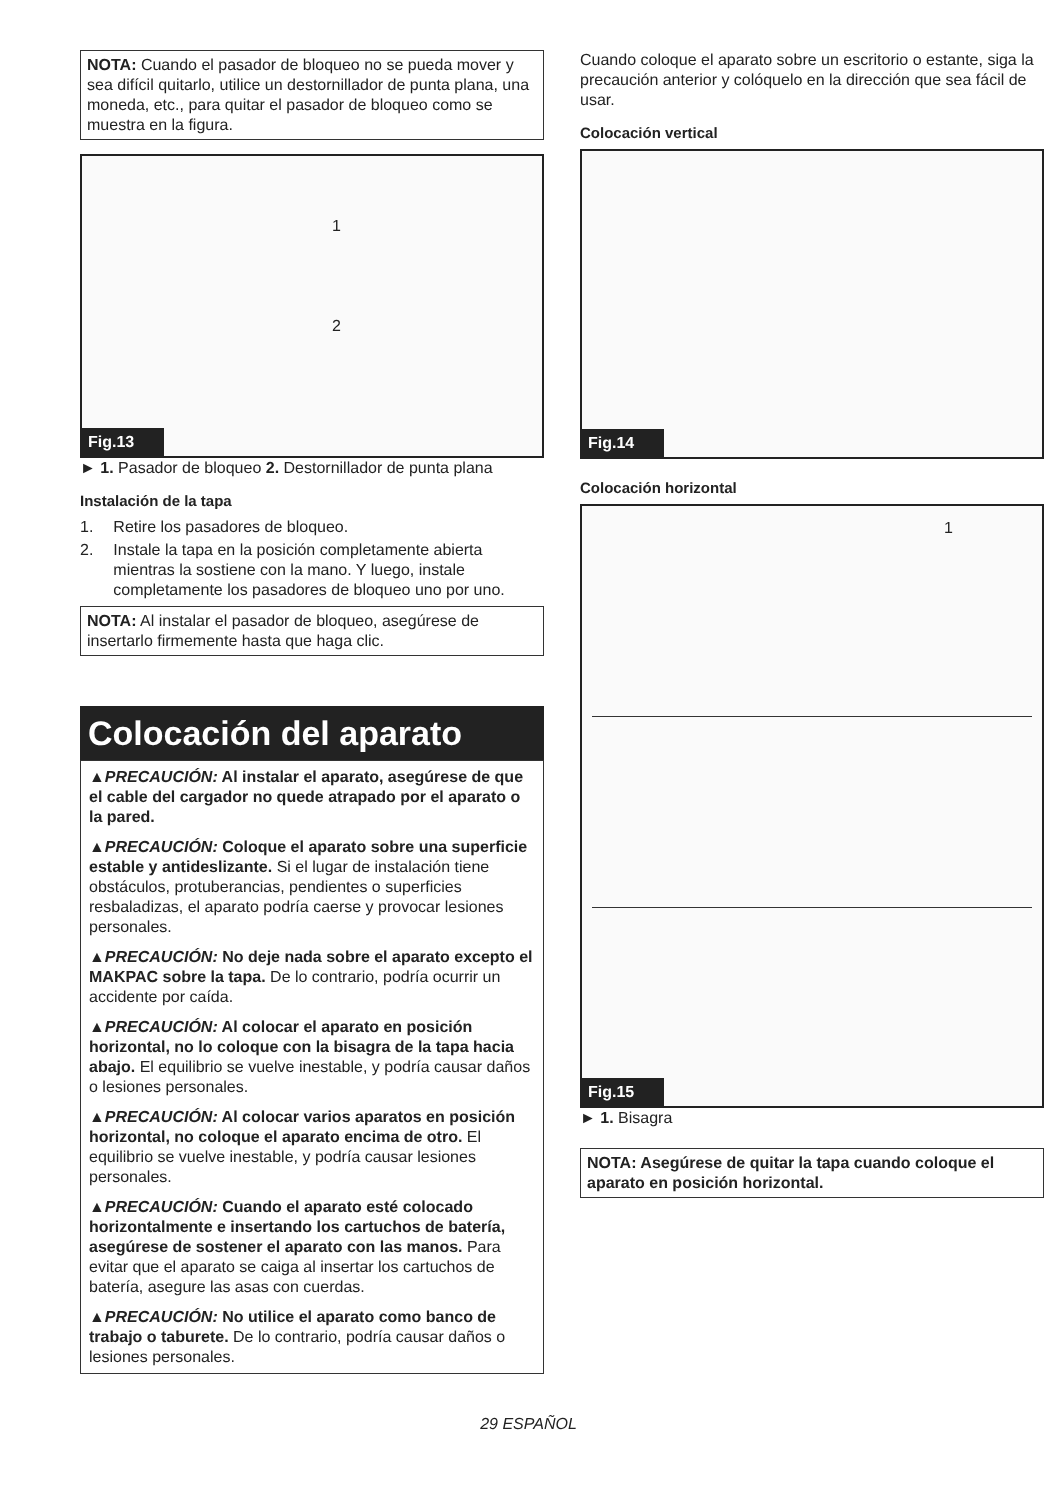NOTA: Cuando el pasador de bloqueo no se pueda mover y sea difícil quitarlo, utilice un destornillador de punta plana, una moneda, etc., para quitar el pasador de bloqueo como se muestra en la figura.
1
2
Fig.13
► 1. Pasador de bloqueo 2. Destornillador de punta plana
Instalación de la tapa
1. Retire los pasadores de bloqueo.
2. Instale la tapa en la posición completamente abierta mientras la sostiene con la mano. Y luego, instale completamente los pasadores de bloqueo uno por uno.
NOTA: Al instalar el pasador de bloqueo, asegúrese de insertarlo firmemente hasta que haga clic.
Colocación del aparato
▲PRECAUCIÓN: Al instalar el aparato, asegúrese de que el cable del cargador no quede atrapado por el aparato o la pared.
▲PRECAUCIÓN: Coloque el aparato sobre una superficie estable y antideslizante. Si el lugar de instalación tiene obstáculos, protuberancias, pendientes o superficies resbaladizas, el aparato podría caerse y provocar lesiones personales.
▲PRECAUCIÓN: No deje nada sobre el aparato excepto el MAKPAC sobre la tapa. De lo contrario, podría ocurrir un accidente por caída.
▲PRECAUCIÓN: Al colocar el aparato en posición horizontal, no lo coloque con la bisagra de la tapa hacia abajo. El equilibrio se vuelve inestable, y podría causar daños o lesiones personales.
▲PRECAUCIÓN: Al colocar varios aparatos en posición horizontal, no coloque el aparato encima de otro. El equilibrio se vuelve inestable, y podría causar lesiones personales.
▲PRECAUCIÓN: Cuando el aparato esté colocado horizontalmente e insertando los cartuchos de batería, asegúrese de sostener el aparato con las manos. Para evitar que el aparato se caiga al insertar los cartuchos de batería, asegure las asas con cuerdas.
▲PRECAUCIÓN: No utilice el aparato como banco de trabajo o taburete. De lo contrario, podría causar daños o lesiones personales.
Cuando coloque el aparato sobre un escritorio o estante, siga la precaución anterior y colóquelo en la dirección que sea fácil de usar.
Colocación vertical
Fig.14
Colocación horizontal
1
Fig.15
► 1. Bisagra
NOTA: Asegúrese de quitar la tapa cuando coloque el aparato en posición horizontal.
29 ESPAÑOL